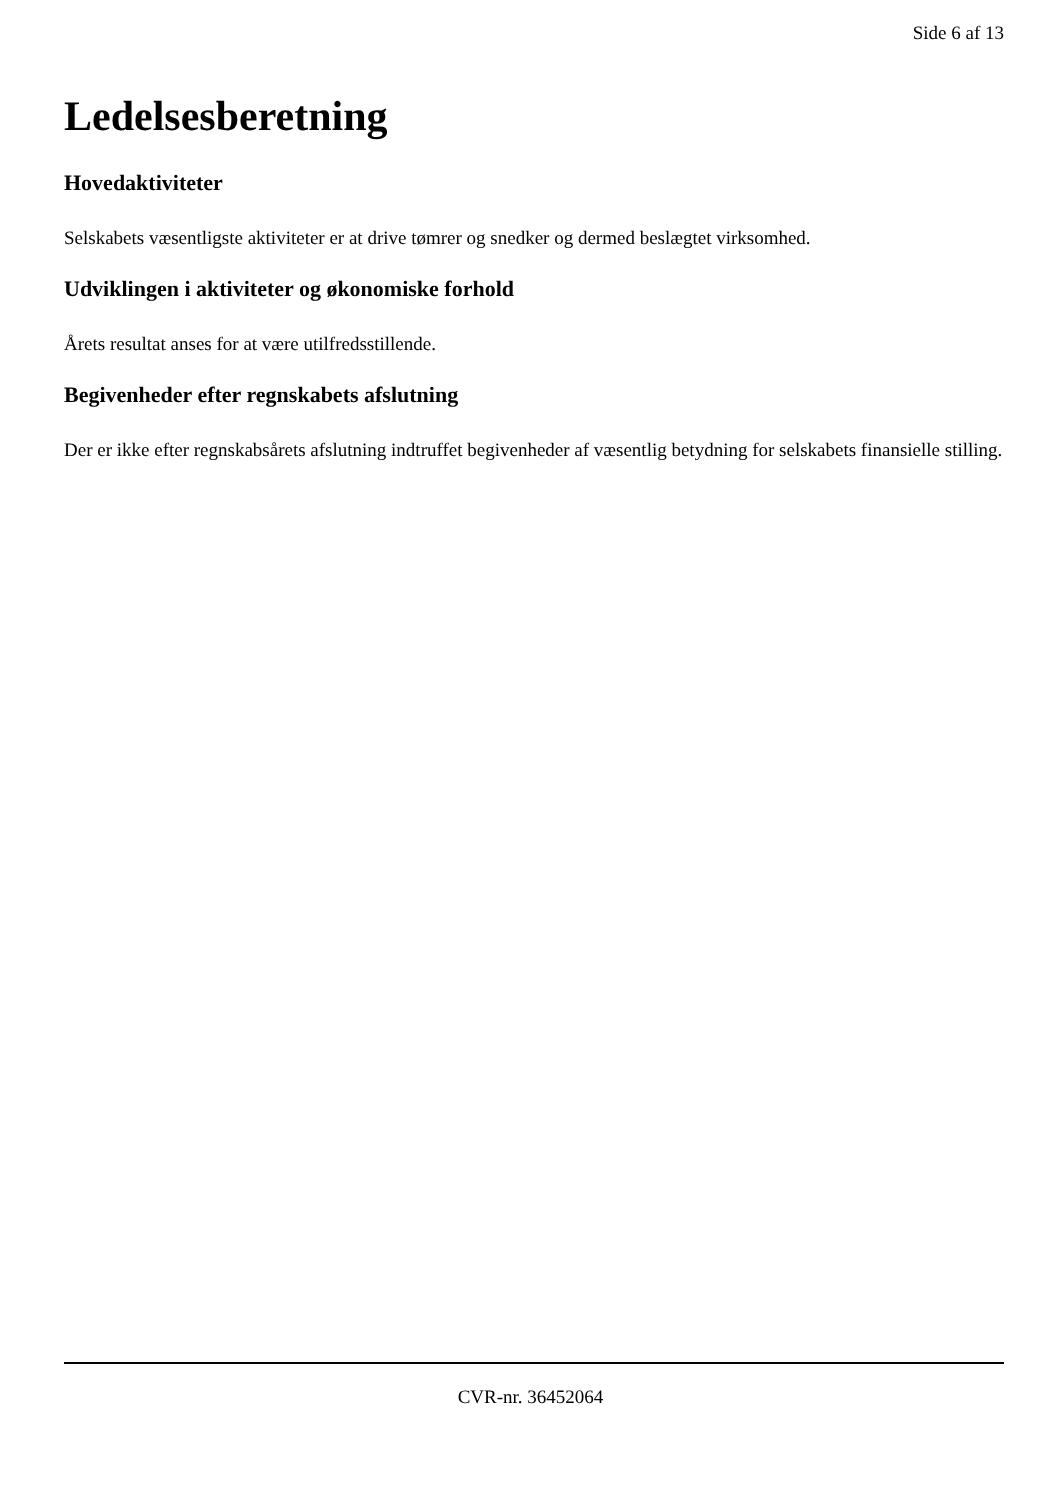Side 6 af 13
Ledelsesberetning
Hovedaktiviteter
Selskabets væsentligste aktiviteter er at drive tømrer og snedker og dermed beslægtet virksomhed.
Udviklingen i aktiviteter og økonomiske forhold
Årets resultat anses for at være utilfredsstillende.
Begivenheder efter regnskabets afslutning
Der er ikke efter regnskabsårets afslutning indtruffet begivenheder af væsentlig betydning for selskabets finansielle stilling.
CVR-nr. 36452064